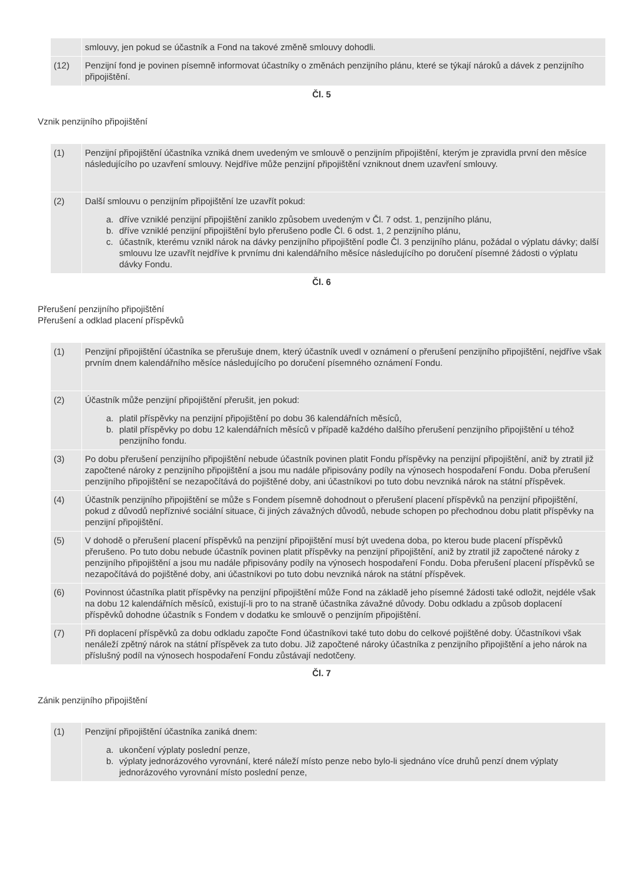| | smlouvy, jen pokud se účastník a Fond na takové změně smlouvy dohodli. |
| (12) | Penzijní fond je povinen písemně informovat účastníky o změnách penzijního plánu, které se týkají nároků a dávek z penzijního připojištění. |
Čl. 5
Vznik penzijního připojištění
| (1) | Penzijní připojištění účastníka vzniká dnem uvedeným ve smlouvě o penzijním připojištění, kterým je zpravidla první den měsíce následujícího po uzavření smlouvy. Nejdříve může penzijní připojištění vzniknout dnem uzavření smlouvy. |
| (2) | Další smlouvu o penzijním připojištění lze uzavřít pokud: a. dříve vzniklé penzijní připojištění zaniklo způsobem uvedeným v Čl. 7 odst. 1, penzijního plánu, b. dříve vzniklé penzijní připojištění bylo přerušeno podle Čl. 6 odst. 1, 2 penzijního plánu, c. účastník, kterému vznikl nárok na dávky penzijního připojištění podle Čl. 3 penzijního plánu, požádal o výplatu dávky; další smlouvu lze uzavřít nejdříve k prvnímu dni kalendářního měsíce následujícího po doručení písemné žádosti o výplatu dávky Fondu. |
Čl. 6
Přerušení penzijního připojištění
Přerušení a odklad placení příspěvků
| (1) | Penzijní připojištění účastníka se přerušuje dnem, který účastník uvedl v oznámení o přerušení penzijního připojištění, nejdříve však prvním dnem kalendářního měsíce následujícího po doručení písemného oznámení Fondu. |
| (2) | Účastník může penzijní připojištění přerušit, jen pokud: a. platil příspěvky na penzijní připojištění po dobu 36 kalendářních měsíců, b. platil příspěvky po dobu 12 kalendářních měsíců v případě každého dalšího přerušení penzijního připojištění u téhož penzijního fondu. |
| (3) | Po dobu přerušení penzijního připojištění nebude účastník povinen platit Fondu příspěvky na penzijní připojištění, aniž by ztratil již započtené nároky z penzijního připojištění a jsou mu nadále připisovány podíly na výnosech hospodaření Fondu. Doba přerušení penzijního připojištění se nezapočítává do pojištěné doby, ani účastníkovi po tuto dobu nevzniká nárok na státní příspěvek. |
| (4) | Účastník penzijního připojištění se může s Fondem písemně dohodnout o přerušení placení příspěvků na penzijní připojištění, pokud z důvodů nepříznivé sociální situace, či jiných závažných důvodů, nebude schopen po přechodnou dobu platit příspěvky na penzijní připojištění. |
| (5) | V dohodě o přerušení placení příspěvků na penzijní připojištění musí být uvedena doba, po kterou bude placení příspěvků přerušeno. Po tuto dobu nebude účastník povinen platit příspěvky na penzijní připojištění, aniž by ztratil již započtené nároky z penzijního připojištění a jsou mu nadále připisovány podíly na výnosech hospodaření Fondu. Doba přerušení placení příspěvků se nezapočítává do pojištěné doby, ani účastníkovi po tuto dobu nevzniká nárok na státní příspěvek. |
| (6) | Povinnost účastníka platit příspěvky na penzijní připojištění může Fond na základě jeho písemné žádosti také odložit, nejdéle však na dobu 12 kalendářních měsíců, existují-li pro to na straně účastníka závažné důvody. Dobu odkladu a způsob doplacení příspěvků dohodne účastník s Fondem v dodatku ke smlouvě o penzijním připojištění. |
| (7) | Při doplacení příspěvků za dobu odkladu započte Fond účastníkovi také tuto dobu do celkové pojištěné doby. Účastníkovi však nenáleží zpětný nárok na státní příspěvek za tuto dobu. Již započtené nároky účastníka z penzijního připojištění a jeho nárok na příslušný podíl na výnosech hospodaření Fondu zůstávají nedotčeny. |
Čl. 7
Zánik penzijního připojištění
| (1) | Penzijní připojištění účastníka zaniká dnem: a. ukončení výplaty poslední penze, b. výplaty jednorázového vyrovnání, které náleží místo penze nebo bylo-li sjednáno více druhů penzí dnem výplaty jednorázového vyrovnání místo poslední penze, |